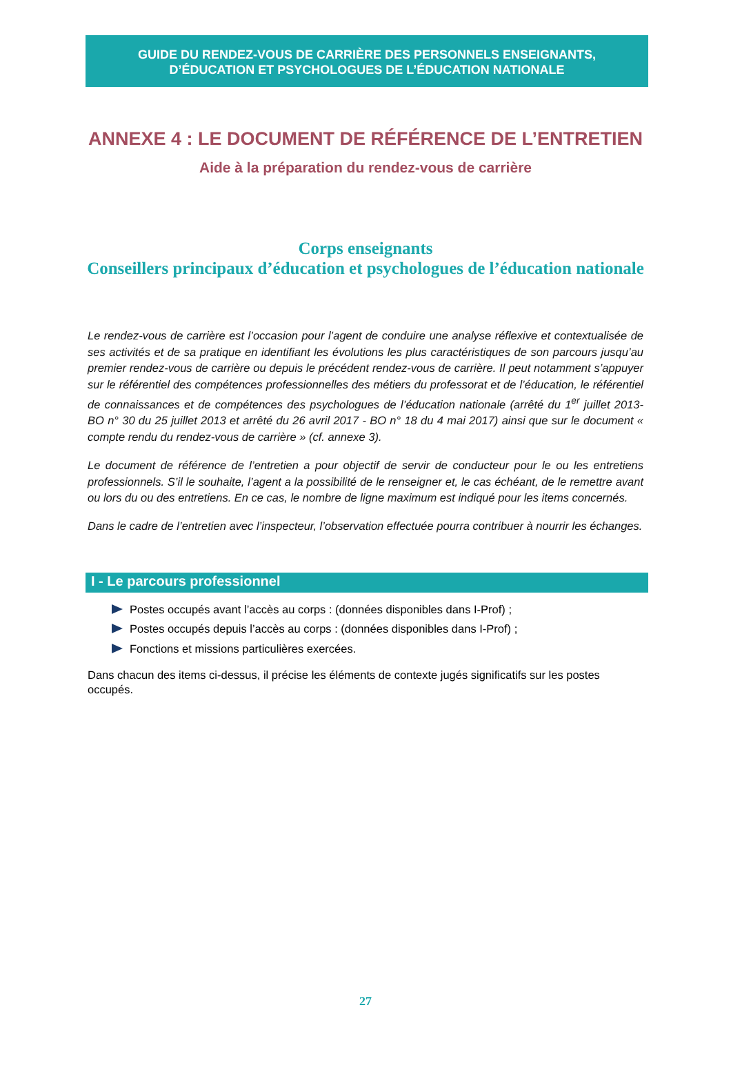GUIDE DU RENDEZ-VOUS DE CARRIÈRE DES PERSONNELS ENSEIGNANTS,
D’ÉDUCATION ET PSYCHOLOGUES DE L’ÉDUCATION NATIONALE
ANNEXE 4 : LE DOCUMENT DE RÉFÉRENCE DE L’ENTRETIEN
Aide à la préparation du rendez-vous de carrière
Corps enseignants
Conseillers principaux d’éducation et psychologues de l’éducation nationale
Le rendez-vous de carrière est l’occasion pour l’agent de conduire une analyse réflexive et contextualisée de ses activités et de sa pratique en identifiant les évolutions les plus caractéristiques de son parcours jusqu’au premier rendez-vous de carrière ou depuis le précédent rendez-vous de carrière. Il peut notamment s’appuyer sur le référentiel des compétences professionnelles des métiers du professorat et de l’éducation, le référentiel de connaissances et de compétences des psychologues de l’éducation nationale (arrêté du 1<sup>er</sup> juillet 2013- BO n° 30 du 25 juillet 2013 et arrêté du 26 avril 2017 - BO n° 18 du 4 mai 2017) ainsi que sur le document « compte rendu du rendez-vous de carrière » (cf. annexe 3).
Le document de référence de l’entretien a pour objectif de servir de conducteur pour le ou les entretiens professionnels. S’il le souhaite, l’agent a la possibilité de le renseigner et, le cas échéant, de le remettre avant ou lors du ou des entretiens. En ce cas, le nombre de ligne maximum est indiqué pour les items concernés.
Dans le cadre de l’entretien avec l’inspecteur, l’observation effectuée pourra contribuer à nourrir les échanges.
I - Le parcours professionnel
Postes occupés avant l’accès au corps : (données disponibles dans I-Prof) ;
Postes occupés depuis l’accès au corps : (données disponibles dans I-Prof) ;
Fonctions et missions particulières exercées.
Dans chacun des items ci-dessus, il précise les éléments de contexte jugés significatifs sur les postes occupés.
27